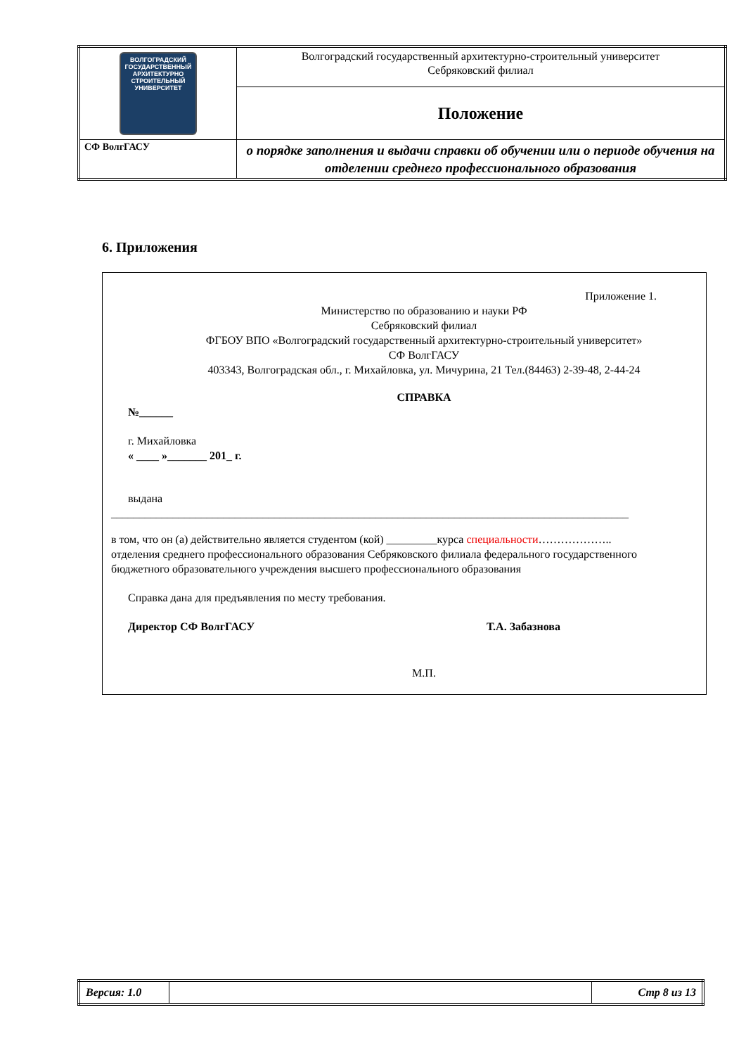| ВОЛГОГРАДСКИЙ ГОСУДАРСТВЕННЫЙ АРХИТЕКТУРНО СТРОИТЕЛЬНЫЙ УНИВЕРСИТЕТ | Волгоградский государственный архитектурно-строительный университет Себряковский филиал |
| | Положение |
| СФ ВолгГАСУ | о порядке заполнения и выдачи справки об обучении или о периоде обучения на отделении среднего профессионального образования |
6. Приложения
Приложение 1.
Министерство по образованию и науки РФ
Себряковский филиал
ФГБОУ ВПО «Волгоградский государственный архитектурно-строительный университет»
СФ ВолгГАСУ
403343, Волгоградская обл., г. Михайловка, ул. Мичурина, 21 Тел.(84463) 2-39-48, 2-44-24
СПРАВКА
№______
г. Михайловка
« ____ »_______ 201_ г.
выдана
____________________________________________________________________________________________
в том, что он (а) действительно является студентом (кой) _________курса специальности………………..
отделения среднего профессионального образования Себряковского филиала федерального государственного бюджетного образовательного учреждения высшего профессионального образования
Справка дана для предъявления по месту требования.
Директор СФ ВолгГАСУ Т.А. Забазнова
М.П.
| Версия: 1.0 | | Стр 8 из 13 |